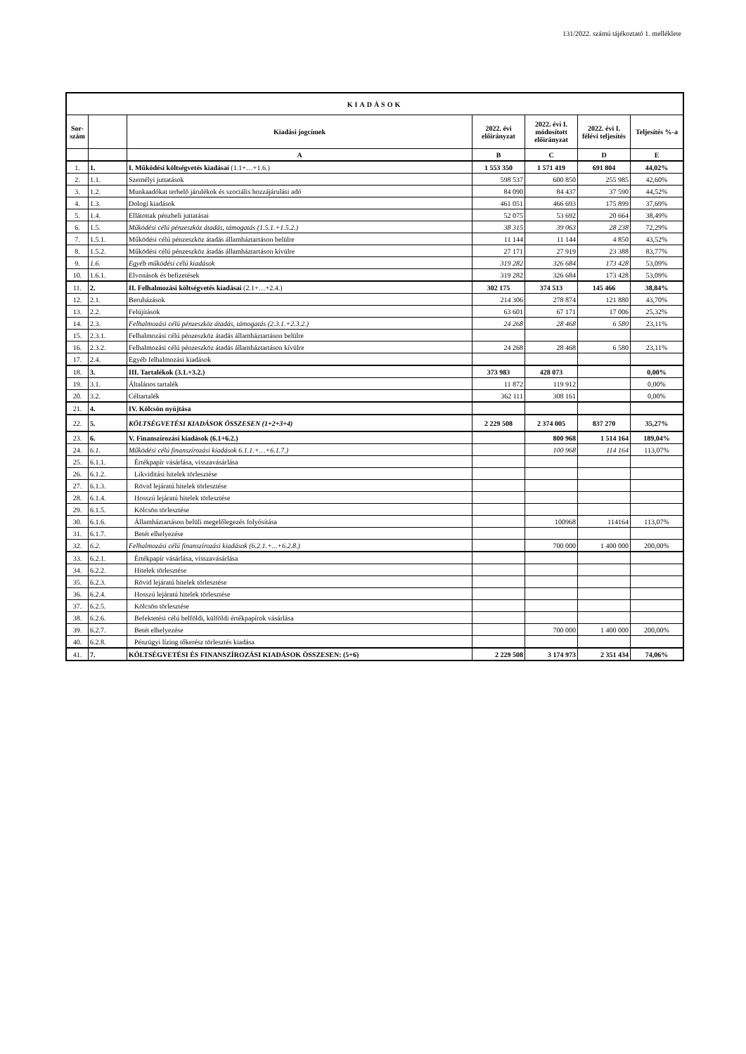131/2022. számú tájékoztató 1. melléklete
| KIADÁSOK | | | | | | |
| --- | --- | --- | --- | --- | --- | --- |
| Sor-szám | | Kiadási jogcímek | 2022. évi előirányzat | 2022. évi I. módosított előirányzat | 2022. évi I. félévi teljesítés | Teljesítés %-a |
| | | A | B | C | D | E |
| 1. | 1. | I. Működési költségvetés kiadásai (1.1+…+1.6.) | 1 553 350 | 1 571 419 | 691 804 | 44,02% |
| 2. | 1.1. | Személyi juttatások | 598 537 | 600 850 | 255 985 | 42,60% |
| 3. | 1.2. | Munkaadókat terhelő járulékok és szociális hozzájárulási adó | 84 090 | 84 437 | 37 590 | 44,52% |
| 4. | 1.3. | Dologi kiadások | 461 051 | 466 693 | 175 899 | 37,69% |
| 5. | 1.4. | Ellátottak pénzbeli juttatásai | 52 075 | 53 692 | 20 664 | 38,49% |
| 6. | 1.5. | Működési célú pénzeszköz átadás, támogatás (1.5.1.+1.5.2.) | 38 315 | 39 063 | 28 238 | 72,29% |
| 7. | 1.5.1. | Működési célú pénzeszköz átadás államháztartáson belülre | 11 144 | 11 144 | 4 850 | 43,52% |
| 8. | 1.5.2. | Működési célú pénzeszköz átadás államháztartáson kívülre | 27 171 | 27 919 | 23 388 | 83,77% |
| 9. | 1.6. | Egyéb működési célú kiadások | 319 282 | 326 684 | 173 428 | 53,09% |
| 10. | 1.6.1. | Elvonások és befizetések | 319 282 | 326 684 | 173 428 | 53,09% |
| 11. | 2. | II. Felhalmozási költségvetés kiadásai (2.1+…+2.4.) | 302 175 | 374 513 | 145 466 | 38,84% |
| 12. | 2.1. | Beruházások | 214 306 | 278 874 | 121 880 | 43,70% |
| 13. | 2.2. | Felújítások | 63 601 | 67 171 | 17 006 | 25,32% |
| 14. | 2.3. | Felhalmozási célú pénzeszköz átadás, támogatás (2.3.1.+2.3.2.) | 24 268 | 28 468 | 6 580 | 23,11% |
| 15. | 2.3.1. | Felhalmozási célú pénzeszköz átadás államháztartáson belülre | | | | |
| 16. | 2.3.2. | Felhalmozási célú pénzeszköz átadás államháztartáson kívülre | 24 268 | 28 468 | 6 580 | 23,11% |
| 17. | 2.4. | Egyéb felhalmozási kiadások | | | | |
| 18. | 3. | III. Tartalékok (3.1.+3.2.) | 373 983 | 428 073 | | 0,00% |
| 19. | 3.1. | Általános tartalék | 11 872 | 119 912 | | 0,00% |
| 20. | 3.2. | Céltartalék | 362 111 | 308 161 | | 0,00% |
| 21. | 4. | IV. Kölcsön nyújtása | | | | |
| 22. | 5. | KÖLTSÉGVETÉSI KIADÁSOK ÖSSZESEN (1+2+3+4) | 2 229 508 | 2 374 005 | 837 270 | 35,27% |
| 23. | 6. | V. Finanszírozási kiadások (6.1+6.2.) | | 800 968 | 1 514 164 | 189,04% |
| 24. | 6.1. | Működési célú finanszírozási kiadások 6.1.1.+…+6.1.7.) | | 100 968 | 114 164 | 113,07% |
| 25. | 6.1.1. | Értékpapír vásárlása, visszavásárlása | | | | |
| 26. | 6.1.2. | Likviditási hitelek törlesztése | | | | |
| 27. | 6.1.3. | Rövid lejáratú hitelek törlesztése | | | | |
| 28. | 6.1.4. | Hosszú lejáratú hitelek törlesztése | | | | |
| 29. | 6.1.5. | Kölcsön törlesztése | | | | |
| 30. | 6.1.6. | Államháztartáson belüli megelőlegezés folyósítása | | 100968 | 114164 | 113,07% |
| 31. | 6.1.7. | Betét elhelyezése | | | | |
| 32. | 6.2. | Felhalmozási célú finanszírozási kiadások (6.2.1.+...+6.2.8.) | | 700 000 | 1 400 000 | 200,00% |
| 33. | 6.2.1. | Értékpapír vásárlása, visszavásárlása | | | | |
| 34. | 6.2.2. | Hitelek törlesztése | | | | |
| 35. | 6.2.3. | Rövid lejáratú hitelek törlesztése | | | | |
| 36. | 6.2.4. | Hosszú lejáratú hitelek törlesztése | | | | |
| 37. | 6.2.5. | Kölcsön törlesztése | | | | |
| 38. | 6.2.6. | Befektetési célú belföldi, külföldi értékpapírok vásárlása | | | | |
| 39. | 6.2.7. | Betét elhelyezése | | 700 000 | 1 400 000 | 200,00% |
| 40. | 6.2.8. | Pénzügyi lízing tőkerész törlesztés kiadása | | | | |
| 41. | 7. | KÖLTSÉGVETÉSI ÉS FINANSZÍROZÁSI KIADÁSOK ÖSSZESEN: (5+6) | 2 229 508 | 3 174 973 | 2 351 434 | 74,06% |